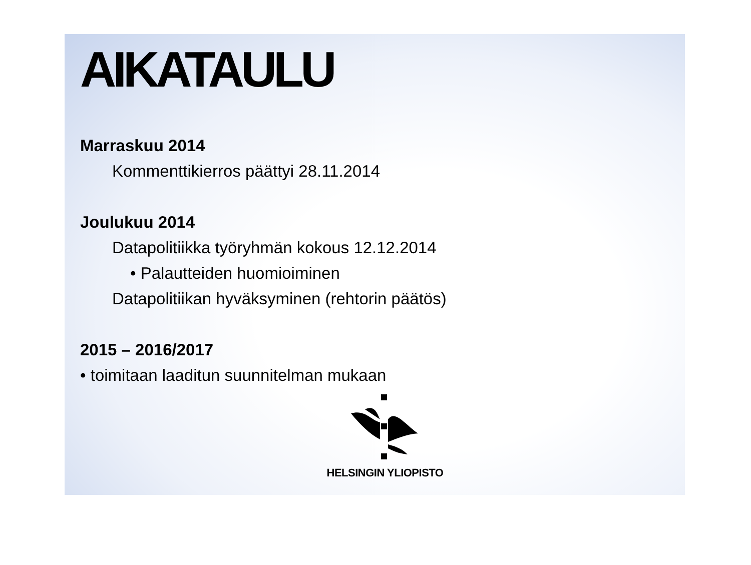AIKATAULU
Marraskuu 2014
Kommenttikierros päättyi 28.11.2014
Joulukuu 2014
Datapolitiikka työryhmän kokous 12.12.2014
• Palautteiden huomioiminen
Datapolitiikan hyväksyminen (rehtorin päätös)
2015 – 2016/2017
• toimitaan laaditun suunnitelman mukaan
HELSINGIN YLIOPISTO